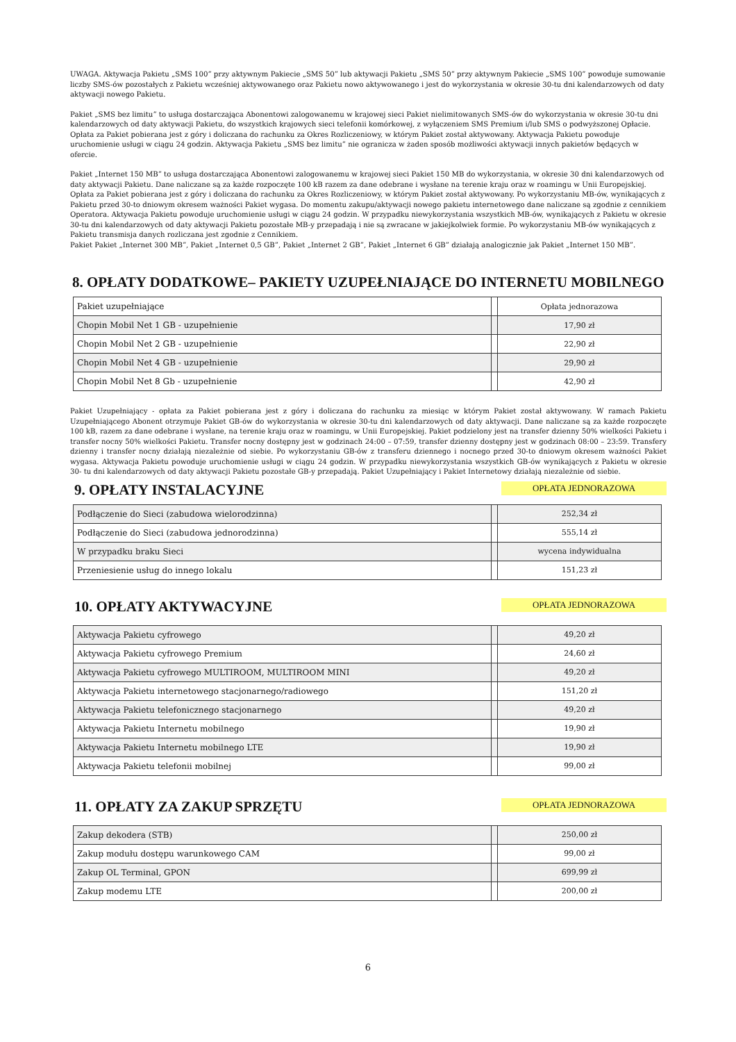UWAGA. Aktywacja Pakietu „SMS 100” przy aktywnym Pakiecie „SMS 50” lub aktywacji Pakietu „SMS 50” przy aktywnym Pakiecie „SMS 100” powoduje sumowanie liczby SMS-ów pozostałych z Pakietu wcześniej aktywowanego oraz Pakietu nowo aktywowanego i jest do wykorzystania w okresie 30-tu dni kalendarzowych od daty aktywacji nowego Pakietu.
Pakiet „SMS bez limitu” to usługa dostarczająca Abonentowi zalogowanemu w krajowej sieci Pakiet nielimitowanych SMS-ów do wykorzystania w okresie 30-tu dni kalendarzowych od daty aktywacji Pakietu, do wszystkich krajowych sieci telefonii komórkowej, z wyłączeniem SMS Premium i/lub SMS o podwyższonej Opłacie. Opłata za Pakiet pobierana jest z góry i doliczana do rachunku za Okres Rozliczeniowy, w którym Pakiet został aktywowany. Aktywacja Pakietu powoduje uruchomienie usługi w ciągu 24 godzin. Aktywacja Pakietu „SMS bez limitu” nie ogranicza w żaden sposób możliwości aktywacji innych pakietów będących w ofercie.
Pakiet „Internet 150 MB” to usługa dostarczająca Abonentowi zalogowanemu w krajowej sieci Pakiet 150 MB do wykorzystania, w okresie 30 dni kalendarzowych od daty aktywacji Pakietu. Dane naliczane są za każde rozpoczęte 100 kB razem za dane odebrane i wysłane na terenie kraju oraz w roamingu w Unii Europejskiej. Opłata za Pakiet pobierana jest z góry i doliczana do rachunku za Okres Rozliczeniowy, w którym Pakiet został aktywowany. Po wykorzystaniu MB-ów, wynikających z Pakietu przed 30-to dniowym okresem ważności Pakiet wygasa. Do momentu zakupu/aktywacji nowego pakietu internetowego dane naliczane są zgodnie z cennikiem Operatora. Aktywacja Pakietu powoduje uruchomienie usługi w ciągu 24 godzin. W przypadku niewykorzystania wszystkich MB-ów, wynikających z Pakietu w okresie 30-tu dni kalendarzowych od daty aktywacji Pakietu pozostałe MB-y przepadają i nie są zwracane w jakiejkolwiek formie. Po wykorzystaniu MB-ów wynikających z Pakietu transmisja danych rozliczana jest zgodnie z Cennikiem.
Pakiet Pakiet „Internet 300 MB”, Pakiet „Internet 0,5 GB”, Pakiet „Internet 2 GB”, Pakiet „Internet 6 GB” działają analogicznie jak Pakiet „Internet 150 MB”.
8. OPŁATY DODATKOWE– PAKIETY UZUPEŁNIAJĄCE DO INTERNETU MOBILNEGO
| Pakiet uzupełniające | | Opłata jednorazowa |
| Chopin Mobil Net 1 GB - uzupełnienie | | 17,90 zł |
| Chopin Mobil Net 2 GB - uzupełnienie | | 22,90 zł |
| Chopin Mobil Net 4 GB - uzupełnienie | | 29,90 zł |
| Chopin Mobil Net 8 Gb - uzupełnienie | | 42,90 zł |
Pakiet Uzupełniający - opłata za Pakiet pobierana jest z góry i doliczana do rachunku za miesiąc w którym Pakiet został aktywowany. W ramach Pakietu Uzupełniającego Abonent otrzymuje Pakiet GB-ów do wykorzystania w okresie 30-tu dni kalendarzowych od daty aktywacji. Dane naliczane są za każde rozpoczęte 100 kB, razem za dane odebrane i wysłane, na terenie kraju oraz w roamingu, w Unii Europejskiej. Pakiet podzielony jest na transfer dzienny 50% wielkości Pakietu i transfer nocny 50% wielkości Pakietu. Transfer nocny dostępny jest w godzinach 24:00 – 07:59, transfer dzienny dostępny jest w godzinach 08:00 – 23:59. Transfery dzienny i transfer nocny działają niezależnie od siebie. Po wykorzystaniu GB-ów z transferu dziennego i nocnego przed 30-to dniowym okresem ważności Pakiet wygasa. Aktywacja Pakietu powoduje uruchomienie usługi w ciągu 24 godzin. W przypadku niewykorzystania wszystkich GB-ów wynikających z Pakietu w okresie 30- tu dni kalendarzowych od daty aktywacji Pakietu pozostałe GB-y przepadają. Pakiet Uzupełniający i Pakiet Internetowy działają niezależnie od siebie.
9. OPŁATY INSTALACYJNE
OPŁATA JEDNORAZOWA
| Podłączenie do Sieci (zabudowa wielorodzinna) | | 252,34 zł |
| Podłączenie do Sieci (zabudowa jednorodzinna) | | 555,14 zł |
| W przypadku braku Sieci | | wycena indywidualna |
| Przeniesienie usług do innego lokalu | | 151,23 zł |
10. OPŁATY AKTYWACYJNE
OPŁATA JEDNORAZOWA
| Aktywacja Pakietu cyfrowego | | 49,20 zł |
| Aktywacja Pakietu cyfrowego Premium | | 24,60 zł |
| Aktywacja Pakietu cyfrowego MULTIROOM, MULTIROOM MINI | | 49,20 zł |
| Aktywacja Pakietu internetowego stacjonarnego/radiowego | | 151,20 zł |
| Aktywacja Pakietu telefonicznego stacjonarnego | | 49,20 zł |
| Aktywacja Pakietu Internetu mobilnego | | 19,90 zł |
| Aktywacja Pakietu Internetu mobilnego LTE | | 19,90 zł |
| Aktywacja Pakietu telefonii mobilnej | | 99,00 zł |
11. OPŁATY ZA ZAKUP SPRZĘTU
OPŁATA JEDNORAZOWA
| Zakup dekodera (STB) | | 250,00 zł |
| Zakup modułu dostępu warunkowego CAM | | 99,00 zł |
| Zakup OL Terminal, GPON | | 699,99 zł |
| Zakup modemu LTE | | 200,00 zł |
6